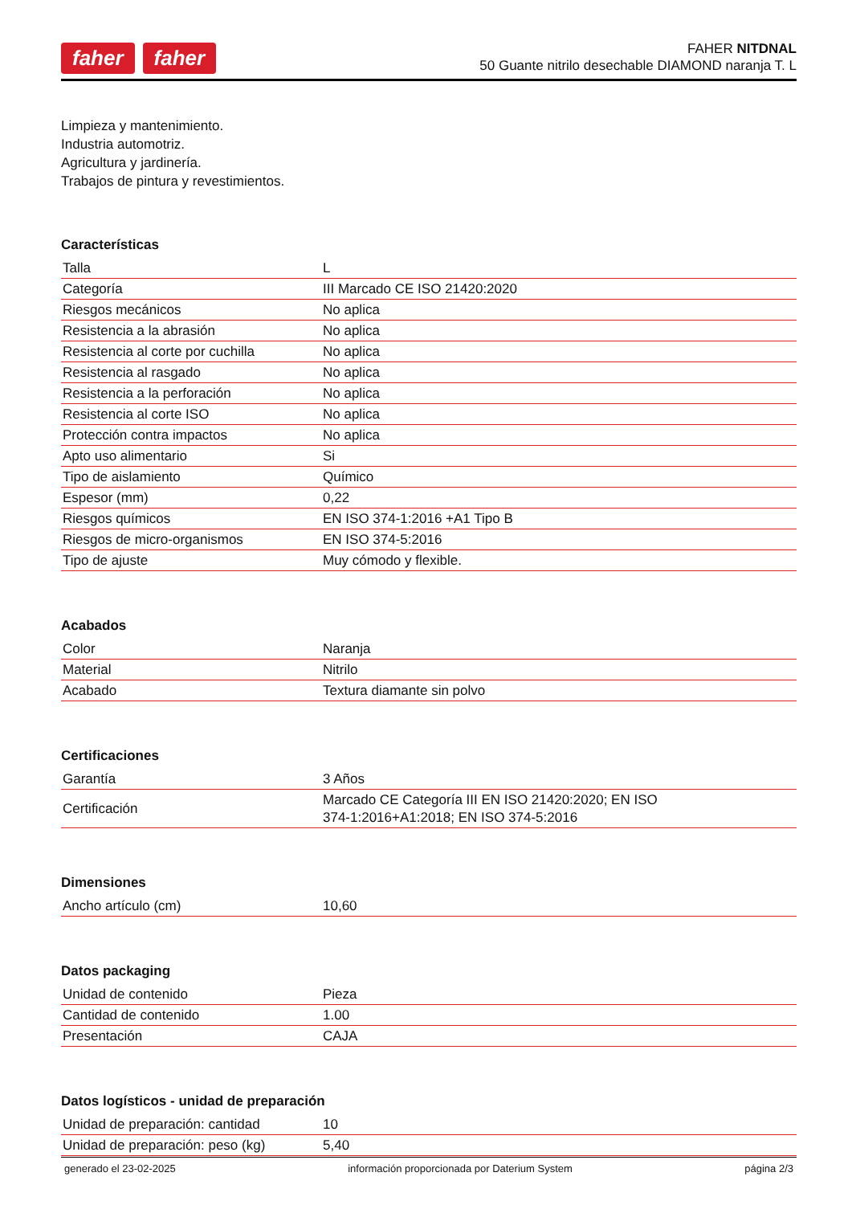faher faher
FAHER NITDNAL
50 Guante nitrilo desechable DIAMOND naranja T. L
Limpieza y mantenimiento.
Industria automotriz.
Agricultura y jardinería.
Trabajos de pintura y revestimientos.
Características
| Talla | L |
| Categoría | III Marcado CE ISO 21420:2020 |
| Riesgos mecánicos | No aplica |
| Resistencia a la abrasión | No aplica |
| Resistencia al corte por cuchilla | No aplica |
| Resistencia al rasgado | No aplica |
| Resistencia a la perforación | No aplica |
| Resistencia al corte ISO | No aplica |
| Protección contra impactos | No aplica |
| Apto uso alimentario | Si |
| Tipo de aislamiento | Químico |
| Espesor (mm) | 0,22 |
| Riesgos químicos | EN ISO 374-1:2016 +A1 Tipo B |
| Riesgos de micro-organismos | EN ISO 374-5:2016 |
| Tipo de ajuste | Muy cómodo y flexible. |
Acabados
| Color | Naranja |
| Material | Nitrilo |
| Acabado | Textura diamante sin polvo |
Certificaciones
| Garantía | 3 Años |
| Certificación | Marcado CE Categoría III EN ISO 21420:2020; EN ISO 374-1:2016+A1:2018; EN ISO 374-5:2016 |
Dimensiones
| Ancho artículo (cm) | 10,60 |
Datos packaging
| Unidad de contenido | Pieza |
| Cantidad de contenido | 1.00 |
| Presentación | CAJA |
Datos logísticos - unidad de preparación
| Unidad de preparación: cantidad | 10 |
| Unidad de preparación: peso (kg) | 5,40 |
generado el 23-02-2025 información proporcionada por Daterium System página 2/3